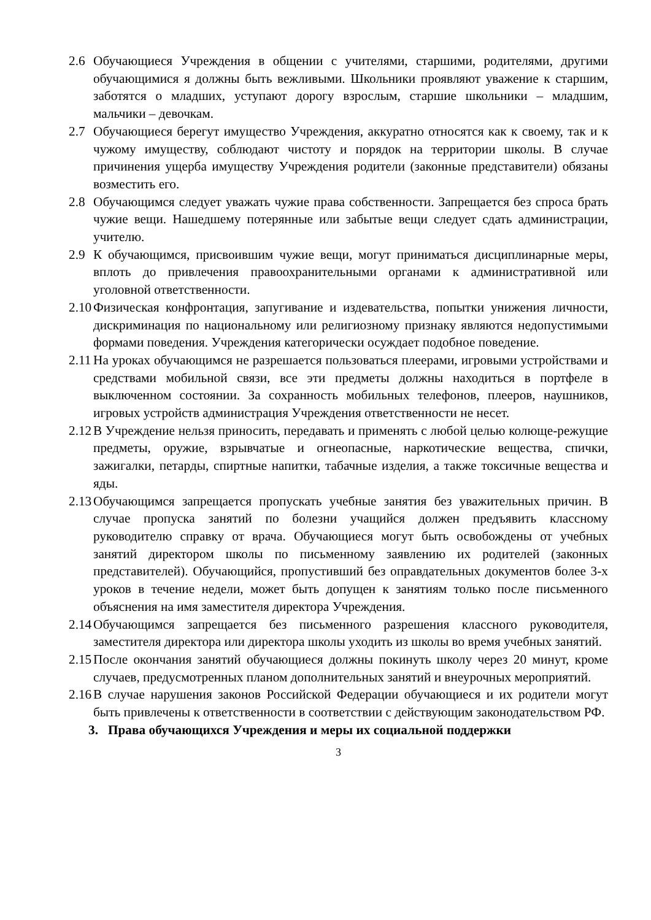2.6 Обучающиеся Учреждения в общении с учителями, старшими, родителями, другими обучающимися я должны быть вежливыми. Школьники проявляют уважение к старшим, заботятся о младших, уступают дорогу взрослым, старшие школьники – младшим, мальчики – девочкам.
2.7 Обучающиеся берегут имущество Учреждения, аккуратно относятся как к своему, так и к чужому имуществу, соблюдают чистоту и порядок на территории школы. В случае причинения ущерба имуществу Учреждения родители (законные представители) обязаны возместить его.
2.8 Обучающимся следует уважать чужие права собственности. Запрещается без спроса брать чужие вещи. Нашедшему потерянные или забытые вещи следует сдать администрации, учителю.
2.9 К обучающимся, присвоившим чужие вещи, могут приниматься дисциплинарные меры, вплоть до привлечения правоохранительными органами к административной или уголовной ответственности.
2.10 Физическая конфронтация, запугивание и издевательства, попытки унижения личности, дискриминация по национальному или религиозному признаку являются недопустимыми формами поведения. Учреждения категорически осуждает подобное поведение.
2.11 На уроках обучающимся не разрешается пользоваться плеерами, игровыми устройствами и средствами мобильной связи, все эти предметы должны находиться в портфеле в выключенном состоянии. За сохранность мобильных телефонов, плееров, наушников, игровых устройств администрация Учреждения ответственности не несет.
2.12 В Учреждение нельзя приносить, передавать и применять с любой целью колюще-режущие предметы, оружие, взрывчатые и огнеопасные, наркотические вещества, спички, зажигалки, петарды, спиртные напитки, табачные изделия, а также токсичные вещества и яды.
2.13 Обучающимся запрещается пропускать учебные занятия без уважительных причин. В случае пропуска занятий по болезни учащийся должен предъявить классному руководителю справку от врача. Обучающиеся могут быть освобождены от учебных занятий директором школы по письменному заявлению их родителей (законных представителей). Обучающийся, пропустивший без оправдательных документов более 3-х уроков в течение недели, может быть допущен к занятиям только после письменного объяснения на имя заместителя директора Учреждения.
2.14 Обучающимся запрещается без письменного разрешения классного руководителя, заместителя директора или директора школы уходить из школы во время учебных занятий.
2.15 После окончания занятий обучающиеся должны покинуть школу через 20 минут, кроме случаев, предусмотренных планом дополнительных занятий и внеурочных мероприятий.
2.16 В случае нарушения законов Российской Федерации обучающиеся и их родители могут быть привлечены к ответственности в соответствии с действующим законодательством РФ.
3. Права обучающихся Учреждения и меры их социальной поддержки
3